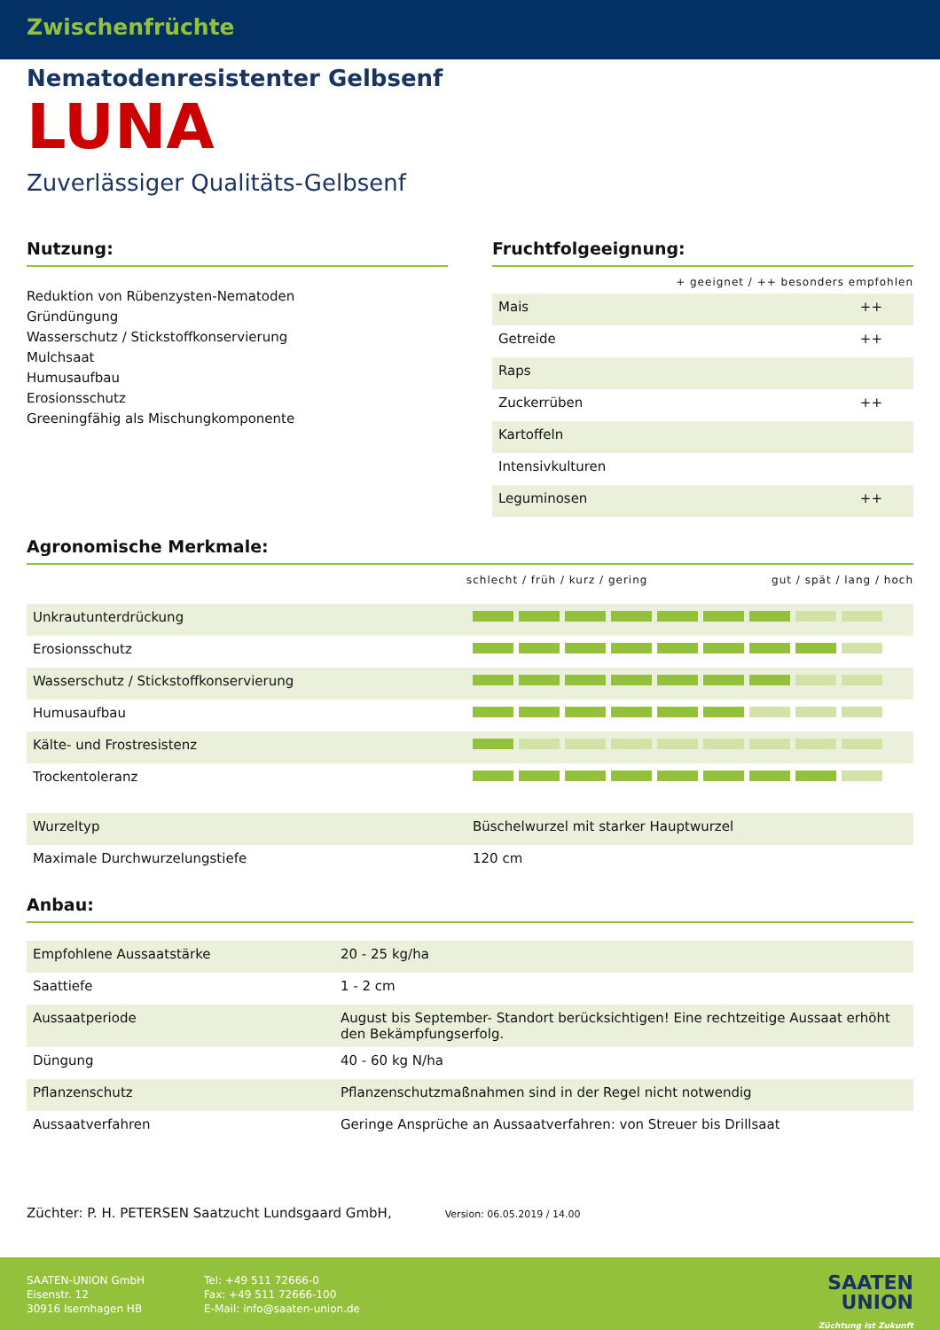Zwischenfrüchte
Nematodenresistenter Gelbsenf
LUNA
Zuverlässiger Qualitäts-Gelbsenf
Nutzung:
Reduktion von Rübenzysten-Nematoden
Gründüngung
Wasserschutz / Stickstoffkonservierung
Mulchsaat
Humusaufbau
Erosionsschutz
Greeningfähig als Mischungkomponente
Fruchtfolgeeignung:
+ geeignet / ++ besonders empfohlen
| Mais | ++ |
| Getreide | ++ |
| Raps | |
| Zuckerrüben | ++ |
| Kartoffeln | |
| Intensivkulturen | |
| Leguminosen | ++ |
Agronomische Merkmale:
schlecht / früh / kurz / gering gut / spät / lang / hoch
| Unkrautunterdrückung | |
| Erosionsschutz | |
| Wasserschutz / Stickstoffkonservierung | |
| Humusaufbau | |
| Kälte- und Frostresistenz | |
| Trockentoleranz | |
| Wurzeltyp | Büschelwurzel mit starker Hauptwurzel |
| Maximale Durchwurzelungstiefe | 120 cm |
Anbau:
| Empfohlene Aussaatstärke | 20 - 25 kg/ha |
| Saattiefe | 1 - 2 cm |
| Aussaatperiode | August bis September- Standort berücksichtigen! Eine rechtzeitige Aussaat erhöht den Bekämpfungserfolg. |
| Düngung | 40 - 60 kg N/ha |
| Pflanzenschutz | Pflanzenschutzmaßnahmen sind in der Regel nicht notwendig |
| Aussaatverfahren | Geringe Ansprüche an Aussaatverfahren: von Streuer bis Drillsaat |
Züchter: P. H. PETERSEN Saatzucht Lundsgaard GmbH, Version: 06.05.2019 / 14.00
SAATEN-UNION GmbH
Eisenstr. 12
30916 Isernhagen HB
Tel: +49 511 72666-0
Fax: +49 511 72666-100
E-Mail: info@saaten-union.de
SAATEN
UNION
Züchtung ist Zukunft